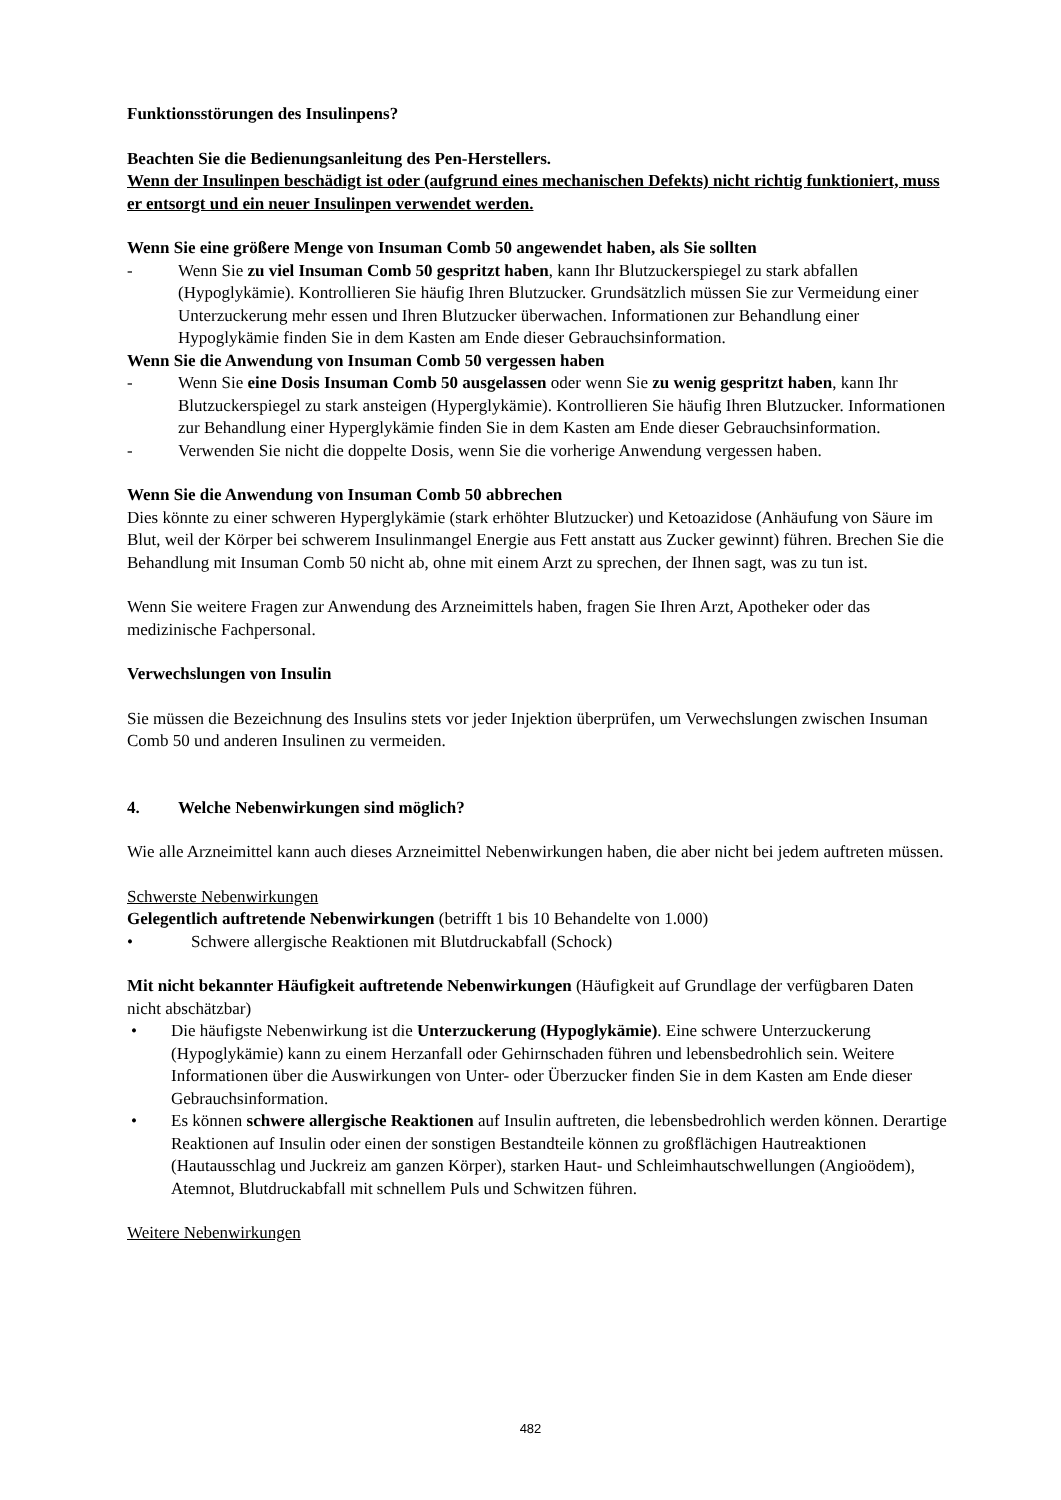Funktionsstörungen des Insulinpens?
Beachten Sie die Bedienungsanleitung des Pen-Herstellers.
Wenn der Insulinpen beschädigt ist oder (aufgrund eines mechanischen Defekts) nicht richtig funktioniert, muss er entsorgt und ein neuer Insulinpen verwendet werden.
Wenn Sie eine größere Menge von Insuman Comb 50 angewendet haben, als Sie sollten
- Wenn Sie zu viel Insuman Comb 50 gespritzt haben, kann Ihr Blutzuckerspiegel zu stark abfallen (Hypoglykämie). Kontrollieren Sie häufig Ihren Blutzucker. Grundsätzlich müssen Sie zur Vermeidung einer Unterzuckerung mehr essen und Ihren Blutzucker überwachen. Informationen zur Behandlung einer Hypoglykämie finden Sie in dem Kasten am Ende dieser Gebrauchsinformation.
Wenn Sie die Anwendung von Insuman Comb 50 vergessen haben
- Wenn Sie eine Dosis Insuman Comb 50 ausgelassen oder wenn Sie zu wenig gespritzt haben, kann Ihr Blutzuckerspiegel zu stark ansteigen (Hyperglykämie). Kontrollieren Sie häufig Ihren Blutzucker. Informationen zur Behandlung einer Hyperglykämie finden Sie in dem Kasten am Ende dieser Gebrauchsinformation.
- Verwenden Sie nicht die doppelte Dosis, wenn Sie die vorherige Anwendung vergessen haben.
Wenn Sie die Anwendung von Insuman Comb 50 abbrechen
Dies könnte zu einer schweren Hyperglykämie (stark erhöhter Blutzucker) und Ketoazidose (Anhäufung von Säure im Blut, weil der Körper bei schwerem Insulinmangel Energie aus Fett anstatt aus Zucker gewinnt) führen. Brechen Sie die Behandlung mit Insuman Comb 50 nicht ab, ohne mit einem Arzt zu sprechen, der Ihnen sagt, was zu tun ist.
Wenn Sie weitere Fragen zur Anwendung des Arzneimittels haben, fragen Sie Ihren Arzt, Apotheker oder das medizinische Fachpersonal.
Verwechslungen von Insulin
Sie müssen die Bezeichnung des Insulins stets vor jeder Injektion überprüfen, um Verwechslungen zwischen Insuman Comb 50 und anderen Insulinen zu vermeiden.
4. Welche Nebenwirkungen sind möglich?
Wie alle Arzneimittel kann auch dieses Arzneimittel Nebenwirkungen haben, die aber nicht bei jedem auftreten müssen.
Schwerste Nebenwirkungen
Gelegentlich auftretende Nebenwirkungen (betrifft 1 bis 10 Behandelte von 1.000)
• Schwere allergische Reaktionen mit Blutdruckabfall (Schock)
Mit nicht bekannter Häufigkeit auftretende Nebenwirkungen (Häufigkeit auf Grundlage der verfügbaren Daten nicht abschätzbar)
• Die häufigste Nebenwirkung ist die Unterzuckerung (Hypoglykämie). Eine schwere Unterzuckerung (Hypoglykämie) kann zu einem Herzanfall oder Gehirnschaden führen und lebensbedrohlich sein. Weitere Informationen über die Auswirkungen von Unter- oder Überzucker finden Sie in dem Kasten am Ende dieser Gebrauchsinformation.
• Es können schwere allergische Reaktionen auf Insulin auftreten, die lebensbedrohlich werden können. Derartige Reaktionen auf Insulin oder einen der sonstigen Bestandteile können zu großflächigen Hautreaktionen (Hautausschlag und Juckreiz am ganzen Körper), starken Haut- und Schleimhautschwellungen (Angioödem), Atemnot, Blutdruckabfall mit schnellem Puls und Schwitzen führen.
Weitere Nebenwirkungen
482